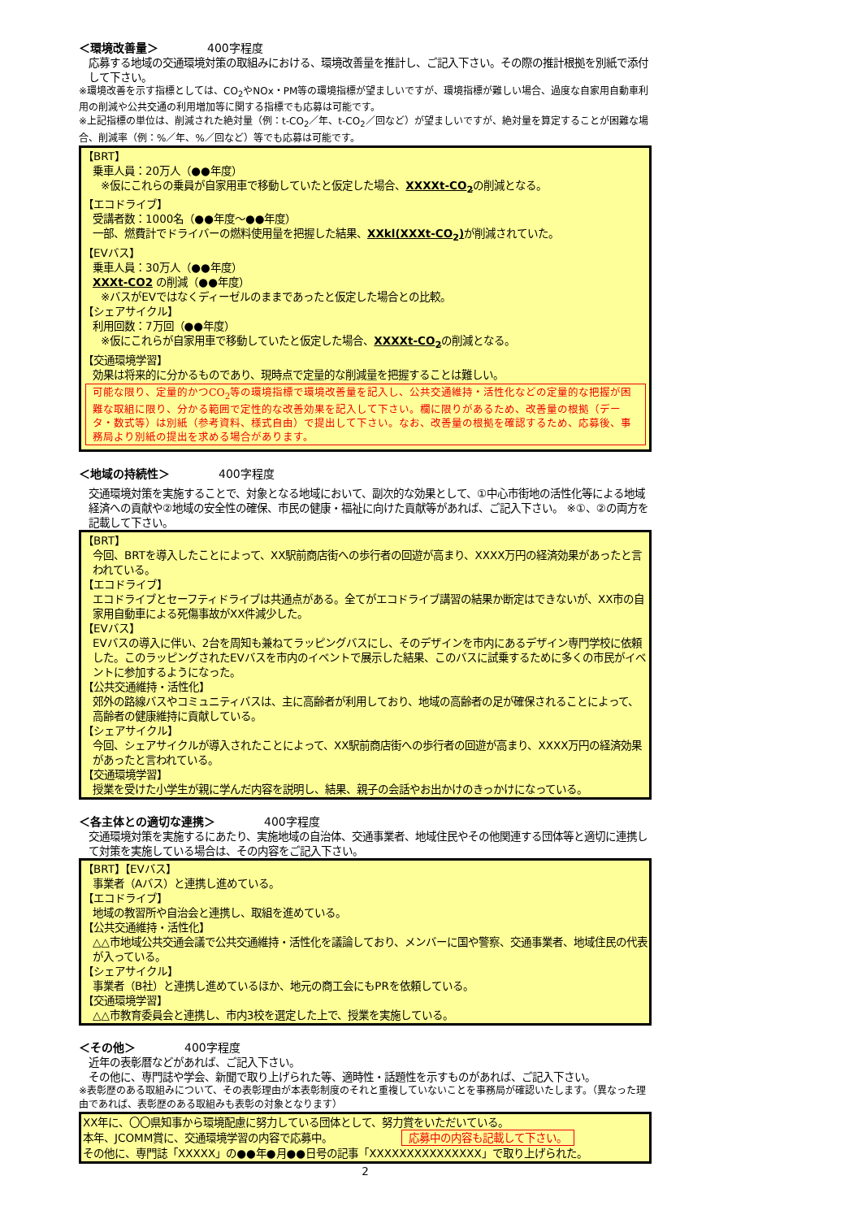＜環境改善量＞ 400字程度
応募する地域の交通環境対策の取組みにおける、環境改善量を推計し、ご記入下さい。その際の推計根拠を別紙で添付して下さい。
※環境改善を示す指標としては、CO<sub>2</sub>やNOx・PM等の環境指標が望ましいですが、環境指標が難しい場合、過度な自家用自動車利用の削減や公共交通の利用増加等に関する指標でも応募は可能です。
※上記指標の単位は、削減された絶対量（例：t-CO<sub>2</sub>／年、t-CO<sub>2</sub>／回など）が望ましいですが、絶対量を算定することが困難な場合、削減率（例：%／年、%／回など）等でも応募は可能です。
【BRT】
乗車人員：20万人（●●年度）
※仮にこれらの乗員が自家用車で移動していたと仮定した場合、XXXXt-CO<sub>2</sub>の削減となる。
【エコドライブ】
受講者数：1000名（●●年度～●●年度）
一部、燃費計でドライバーの燃料使用量を把握した結果、XXkl(XXXt-CO<sub>2</sub>) が削減されていた。
【EVバス】
乗車人員：30万人（●●年度）
XXXt-CO2 の削減（●●年度）
※バスがEVではなくディーゼルのままであったと仮定した場合との比較。
【シェアサイクル】
利用回数：7万回（●●年度）
※仮にこれらが自家用車で移動していたと仮定した場合、XXXXt-CO<sub>2</sub>の削減となる。
【交通環境学習】
効果は将来的に分かるものであり、現時点で定量的な削減量を把握することは難しい。
可能な限り、定量的かつCO<sub>2</sub>等の環境指標で環境改善量を記入し、公共交通維持・活性化などの定量的な把握が困難な取組に限り、分かる範囲で定性的な改善効果を記入して下さい。欄に限りがあるため、改善量の根拠（データ・数式等）は別紙（参考資料、様式自由）で提出して下さい。なお、改善量の根拠を確認するため、応募後、事務局より別紙の提出を求める場合があります。
＜地域の持続性＞ 400字程度
交通環境対策を実施することで、対象となる地域において、副次的な効果として、①中心市街地の活性化等による地域経済への貢献や②地域の安全性の確保、市民の健康・福祉に向けた貢献等があれば、ご記入下さい。 ※①、②の両方を記載して下さい。
【BRT】
今回、BRTを導入したことによって、XX駅前商店街への歩行者の回遊が高まり、XXXX万円の経済効果があったと言われている。
【エコドライブ】
エコドライブとセーフティドライブは共通点がある。全てがエコドライブ講習の結果か断定はできないが、XX市の自家用自動車による死傷事故がXX件減少した。
【EVバス】
EVバスの導入に伴い、2台を周知も兼ねてラッピングバスにし、そのデザインを市内にあるデザイン専門学校に依頼した。このラッピングされたEVバスを市内のイベントで展示した結果、このバスに試乗するために多くの市民がイベントに参加するようになった。
【公共交通維持・活性化】
郊外の路線バスやコミュニティバスは、主に高齢者が利用しており、地域の高齢者の足が確保されることによって、高齢者の健康維持に貢献している。
【シェアサイクル】
今回、シェアサイクルが導入されたことによって、XX駅前商店街への歩行者の回遊が高まり、XXXX万円の経済効果があったと言われている。
【交通環境学習】
授業を受けた小学生が親に学んだ内容を説明し、結果、親子の会話やお出かけのきっかけになっている。
＜各主体との適切な連携＞ 400字程度
交通環境対策を実施するにあたり、実施地域の自治体、交通事業者、地域住民やその他関連する団体等と適切に連携して対策を実施している場合は、その内容をご記入下さい。
【BRT】【EVバス】
事業者（Aバス）と連携し進めている。
【エコドライブ】
地域の教習所や自治会と連携し、取組を進めている。
【公共交通維持・活性化】
△△市地域公共交通会議で公共交通維持・活性化を議論しており、メンバーに国や警察、交通事業者、地域住民の代表が入っている。
【シェアサイクル】
事業者（B社）と連携し進めているほか、地元の商工会にもPRを依頼している。
【交通環境学習】
△△市教育委員会と連携し、市内3校を選定した上で、授業を実施している。
＜その他＞ 400字程度
近年の表彰暦などがあれば、ご記入下さい。
その他に、専門誌や学会、新聞で取り上げられた等、適時性・話題性を示すものがあれば、ご記入下さい。
※表彰歴のある取組みについて、その表彰理由が本表彰制度のそれと重複していないことを事務局が確認いたします。（異なった理由であれば、表彰歴のある取組みも表彰の対象となります）
XX年に、〇〇県知事から環境配慮に努力している団体として、努力賞をいただいている。
本年、JCOMM賞に、交通環境学習の内容で応募中。 応募中の内容も記載して下さい。
その他に、専門誌「XXXXX」の●●年●月●●日号の記事「XXXXXXXXXXXXXXX」で取り上げられた。
2